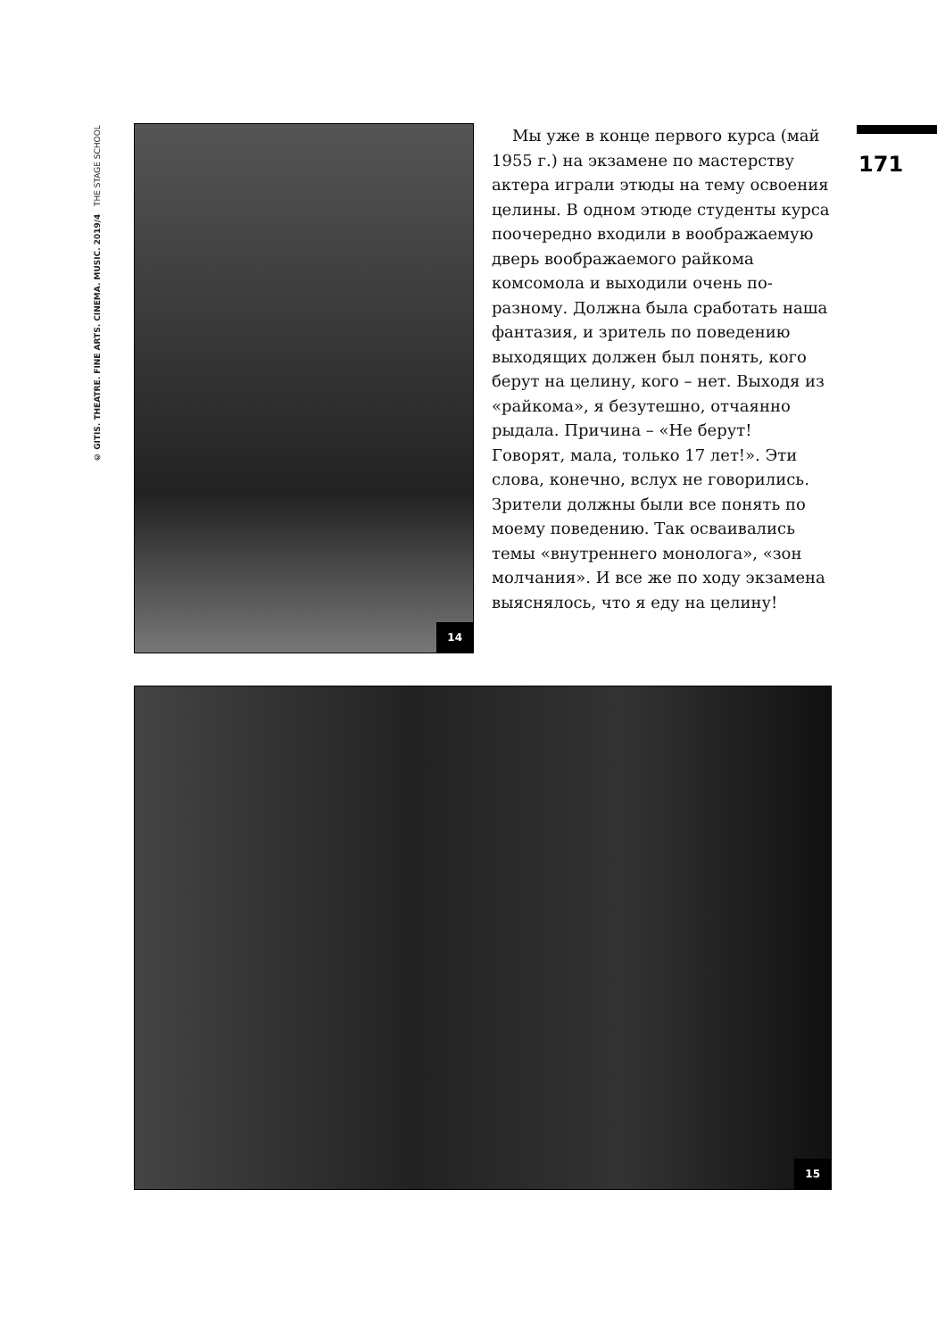© GITIS. THEATRE. FINE ARTS. CINEMA. MUSIC. 2019/4 THE STAGE SCHOOL
171
14
Мы уже в конце первого курса (май 1955 г.) на экзамене по мастерству актера играли этюды на тему освоения целины. В одном этюде студенты курса поочередно входили в воображаемую дверь воображаемого райкома комсомола и выходили очень по-разному. Должна была сработать наша фантазия, и зритель по поведению выходящих должен был понять, кого берут на целину, кого – нет. Выходя из «райкома», я безутешно, отчаянно рыдала. Причина – «Не берут! Говорят, мала, только 17 лет!». Эти слова, конечно, вслух не говорились. Зрители должны были все понять по моему поведению. Так осваивались темы «внутреннего монолога», «зон молчания». И все же по ходу экзамена выяснялось, что я еду на целину!
15